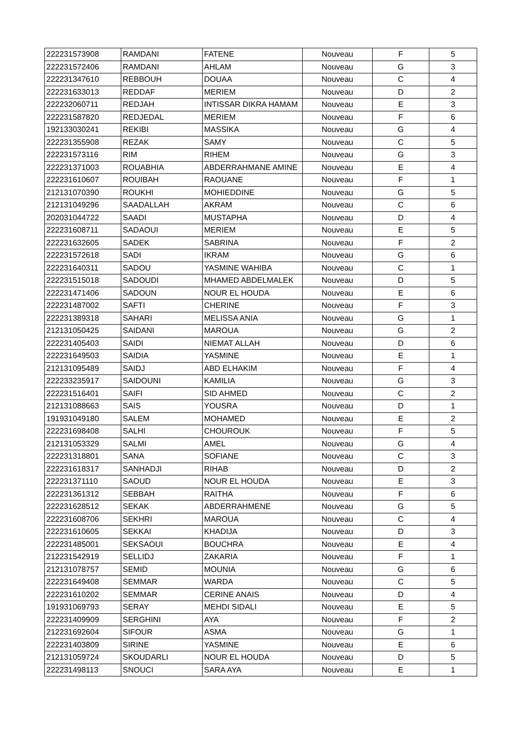| 222231573908 | RAMDANI | FATENE | Nouveau | F | 5 |
| 222231572406 | RAMDANI | AHLAM | Nouveau | G | 3 |
| 222231347610 | REBBOUH | DOUAA | Nouveau | C | 4 |
| 222231633013 | REDDAF | MERIEM | Nouveau | D | 2 |
| 222232060711 | REDJAH | INTISSAR DIKRA HAMAM | Nouveau | E | 3 |
| 222231587820 | REDJEDAL | MERIEM | Nouveau | F | 6 |
| 192133030241 | REKIBI | MASSIKA | Nouveau | G | 4 |
| 222231355908 | REZAK | SAMY | Nouveau | C | 5 |
| 222231573116 | RIM | RIHEM | Nouveau | G | 3 |
| 222231371003 | ROUABHIA | ABDERRAHMANE AMINE | Nouveau | E | 4 |
| 222231610607 | ROUIBAH | RAOUANE | Nouveau | F | 1 |
| 212131070390 | ROUKHI | MOHIEDDINE | Nouveau | G | 5 |
| 212131049296 | SAADALLAH | AKRAM | Nouveau | C | 6 |
| 202031044722 | SAADI | MUSTAPHA | Nouveau | D | 4 |
| 222231608711 | SADAOUI | MERIEM | Nouveau | E | 5 |
| 222231632605 | SADEK | SABRINA | Nouveau | F | 2 |
| 222231572618 | SADI | IKRAM | Nouveau | G | 6 |
| 222231640311 | SADOU | YASMINE WAHIBA | Nouveau | C | 1 |
| 222231515018 | SADOUDI | MHAMED ABDELMALEK | Nouveau | D | 5 |
| 222231471406 | SADOUN | NOUR EL HOUDA | Nouveau | E | 6 |
| 222231487002 | SAFTI | CHERINE | Nouveau | F | 3 |
| 222231389318 | SAHARI | MELISSA ANIA | Nouveau | G | 1 |
| 212131050425 | SAIDANI | MAROUA | Nouveau | G | 2 |
| 222231405403 | SAIDI | NIEMAT ALLAH | Nouveau | D | 6 |
| 222231649503 | SAIDIA | YASMINE | Nouveau | E | 1 |
| 212131095489 | SAIDJ | ABD ELHAKIM | Nouveau | F | 4 |
| 222233235917 | SAIDOUNI | KAMILIA | Nouveau | G | 3 |
| 222231516401 | SAIFI | SID AHMED | Nouveau | C | 2 |
| 212131088663 | SAIS | YOUSRA | Nouveau | D | 1 |
| 191931049180 | SALEM | MOHAMED | Nouveau | E | 2 |
| 222231698408 | SALHI | CHOUROUK | Nouveau | F | 5 |
| 212131053329 | SALMI | AMEL | Nouveau | G | 4 |
| 222231318801 | SANA | SOFIANE | Nouveau | C | 3 |
| 222231618317 | SANHADJI | RIHAB | Nouveau | D | 2 |
| 222231371110 | SAOUD | NOUR EL HOUDA | Nouveau | E | 3 |
| 222231361312 | SEBBAH | RAITHA | Nouveau | F | 6 |
| 222231628512 | SEKAK | ABDERRAHMENE | Nouveau | G | 5 |
| 222231608706 | SEKHRI | MAROUA | Nouveau | C | 4 |
| 222231610605 | SEKKAI | KHADIJA | Nouveau | D | 3 |
| 222231485001 | SEKSAOUI | BOUCHRA | Nouveau | E | 4 |
| 212231542919 | SELLIDJ | ZAKARIA | Nouveau | F | 1 |
| 212131078757 | SEMID | MOUNIA | Nouveau | G | 6 |
| 222231649408 | SEMMAR | WARDA | Nouveau | C | 5 |
| 222231610202 | SEMMAR | CERINE ANAIS | Nouveau | D | 4 |
| 191931069793 | SERAY | MEHDI SIDALI | Nouveau | E | 5 |
| 222231409909 | SERGHINI | AYA | Nouveau | F | 2 |
| 212231692604 | SIFOUR | ASMA | Nouveau | G | 1 |
| 222231403809 | SIRINE | YASMINE | Nouveau | E | 6 |
| 212131059724 | SKOUDARLI | NOUR EL HOUDA | Nouveau | D | 5 |
| 222231498113 | SNOUCI | SARA AYA | Nouveau | E | 1 |